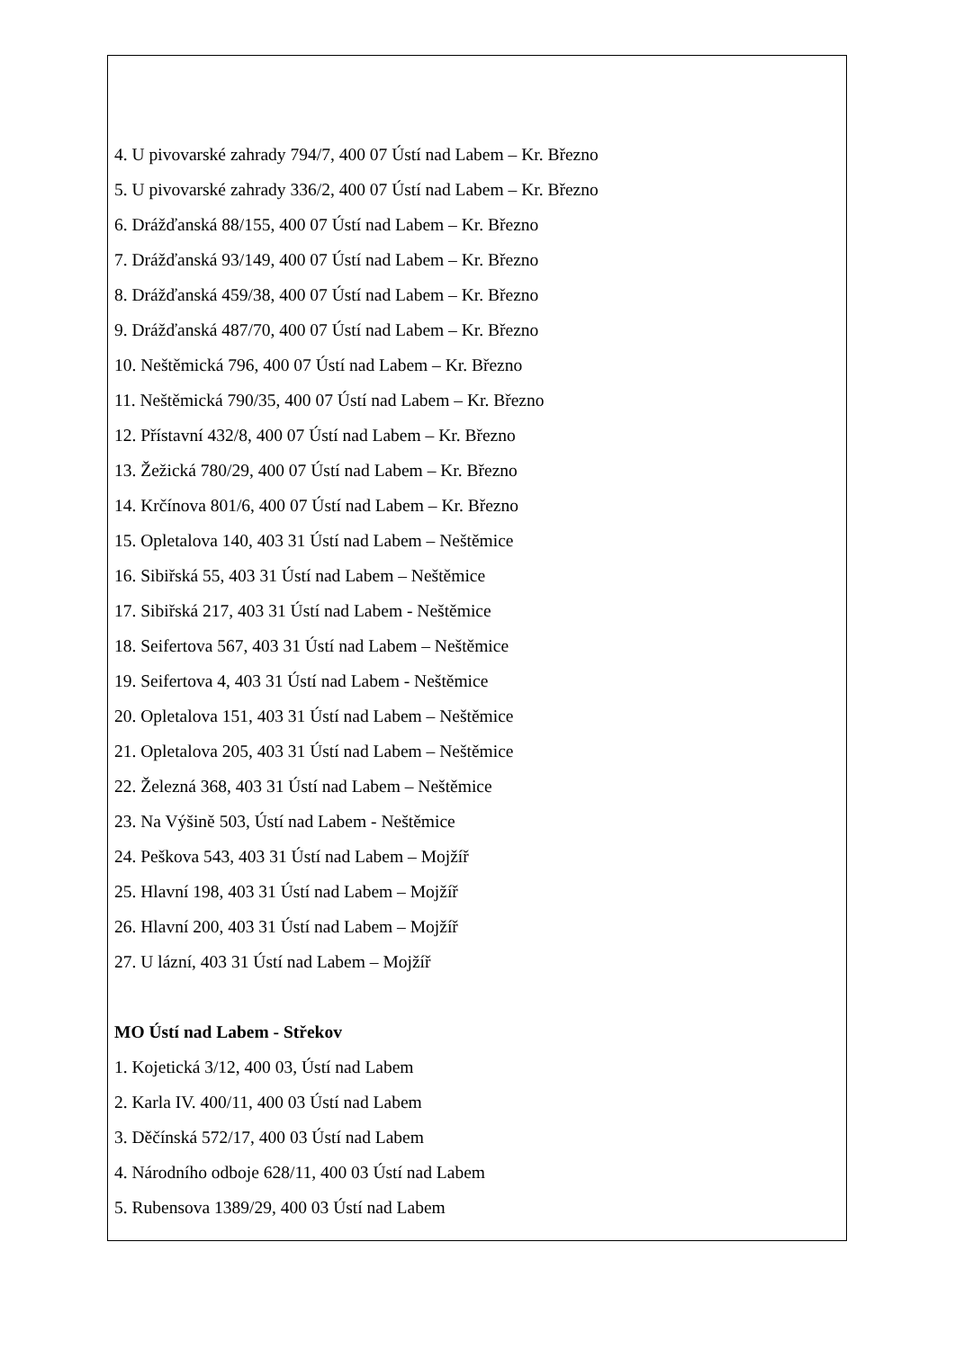4. U pivovarské zahrady 794/7, 400 07 Ústí nad Labem – Kr. Březno
5. U pivovarské zahrady 336/2, 400 07 Ústí nad Labem – Kr. Březno
6. Drážďanská 88/155, 400 07 Ústí nad Labem – Kr. Březno
7. Drážďanská 93/149, 400 07 Ústí nad Labem – Kr. Březno
8. Drážďanská 459/38, 400 07 Ústí nad Labem – Kr. Březno
9. Drážďanská 487/70, 400 07 Ústí nad Labem – Kr. Březno
10. Neštěmická 796, 400 07 Ústí nad Labem – Kr. Březno
11. Neštěmická 790/35, 400 07 Ústí nad Labem – Kr. Březno
12. Přístavní 432/8, 400 07 Ústí nad Labem – Kr. Březno
13. Žežická 780/29, 400 07 Ústí nad Labem – Kr. Březno
14. Krčínova 801/6, 400 07 Ústí nad Labem – Kr. Březno
15. Opletalova 140, 403 31 Ústí nad Labem – Neštěmice
16. Sibiřská 55, 403 31 Ústí nad Labem – Neštěmice
17. Sibiřská 217, 403 31 Ústí nad Labem - Neštěmice
18. Seifertova 567, 403 31 Ústí nad Labem – Neštěmice
19. Seifertova 4, 403 31 Ústí nad Labem - Neštěmice
20. Opletalova 151, 403 31 Ústí nad Labem – Neštěmice
21. Opletalova 205, 403 31 Ústí nad Labem – Neštěmice
22. Železná 368, 403 31 Ústí nad Labem – Neštěmice
23. Na Výšině 503, Ústí nad Labem - Neštěmice
24. Peškova 543, 403 31 Ústí nad Labem – Mojžíř
25. Hlavní 198, 403 31 Ústí nad Labem – Mojžíř
26. Hlavní 200, 403 31 Ústí nad Labem – Mojžíř
27. U lázní, 403 31 Ústí nad Labem – Mojžíř
MO Ústí nad Labem - Střekov
1. Kojetická 3/12, 400 03, Ústí nad Labem
2. Karla IV. 400/11, 400 03 Ústí nad Labem
3. Děčínská 572/17, 400 03 Ústí nad Labem
4. Národního odboje 628/11, 400 03 Ústí nad Labem
5. Rubensova 1389/29, 400 03 Ústí nad Labem